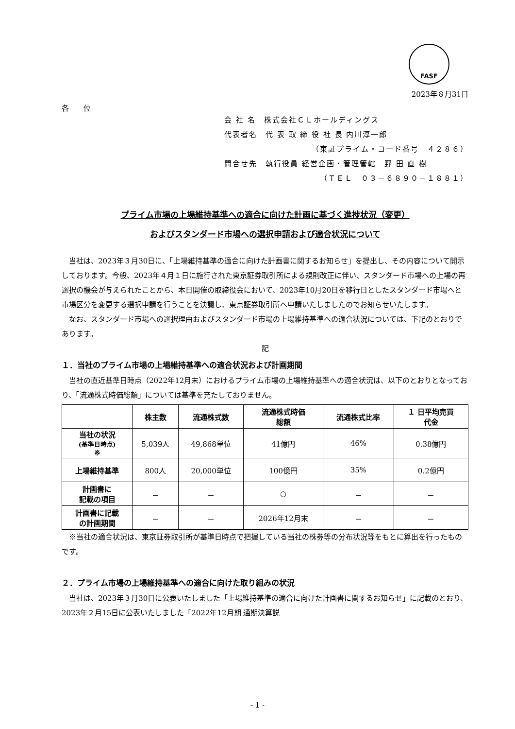FASF
2023年８月31日
各　　位
会 社 名　株式会社ＣＬホールディングス
代表者名　代 表 取 締 役 社 長 内川淳一郎
（東証プライム・コード番号　４２８６）
問合せ先　執行役員 経営企画・管理管轄　野 田 直 樹
（ＴＥＬ　０３－６８９０－１８８１）
プライム市場の上場維持基準への適合に向けた計画に基づく進捗状況（変更）
およびスタンダード市場への選択申請および適合状況について
当社は、2023年３月30日に、「上場維持基準の適合に向けた計画書に関するお知らせ」を提出し、その内容について開示しております。今般、2023年４月１日に施行された東京証券取引所による規則改正に伴い、スタンダード市場への上場の再選択の機会が与えられたことから、本日開催の取締役会において、2023年10月20日を移行日としたスタンダード市場へと市場区分を変更する選択申請を行うことを決議し、東京証券取引所へ申請いたしましたのでお知らせいたします。
なお、スタンダード市場への選択理由およびスタンダード市場の上場維持基準への適合状況については、下記のとおりであります。
記
１．当社のプライム市場の上場維持基準への適合状況および計画期間
当社の直近基準日時点（2022年12月末）におけるプライム市場の上場維持基準への適合状況は、以下のとおりとなっており、「流通株式時価総額」については基準を充たしておりません。
| | 株主数 | 流通株式数 | 流通株式時価 総額 | 流通株式比率 | １ 日平均売買 代金 |
| --- | --- | --- | --- | --- | --- |
| 当社の状況 (基準日時点) ※ | 5,039人 | 49,868単位 | 41億円 | 46% | 0.38億円 |
| 上場維持基準 | 800人 | 20,000単位 | 100億円 | 35% | 0.2億円 |
| 計画書に 記載の項目 | － | － | ○ | － | － |
| 計画書に記載 の計画期間 | － | － | 2026年12月末 | － | － |
※当社の適合状況は、東京証券取引所が基準日時点で把握している当社の株券等の分布状況等をもとに算出を行ったものです。
２．プライム市場の上場維持基準への適合に向けた取り組みの状況
当社は、2023年３月30日に公表いたしました「上場維持基準の適合に向けた計画書に関するお知らせ」に記載のとおり、2023年２月15日に公表いたしました「2022年12月期 通期決算説
- 1 -